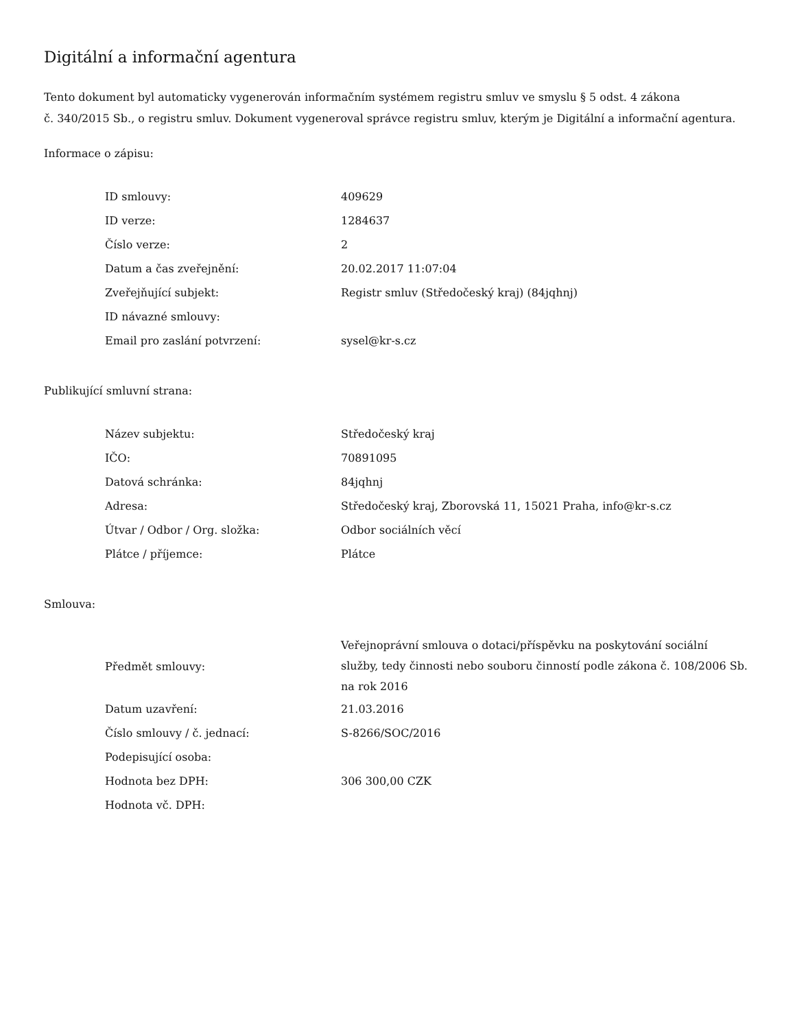Digitální a informační agentura
Tento dokument byl automaticky vygenerován informačním systémem registru smluv ve smyslu § 5 odst. 4 zákona
č. 340/2015 Sb., o registru smluv. Dokument vygeneroval správce registru smluv, kterým je Digitální a informační agentura.
Informace o zápisu:
| ID smlouvy: | 409629 |
| ID verze: | 1284637 |
| Číslo verze: | 2 |
| Datum a čas zveřejnění: | 20.02.2017 11:07:04 |
| Zveřejňující subjekt: | Registr smluv (Středočeský kraj) (84jqhnj) |
| ID návazné smlouvy: | |
| Email pro zaslání potvrzení: | sysel@kr-s.cz |
Publikující smluvní strana:
| Název subjektu: | Středočeský kraj |
| IČO: | 70891095 |
| Datová schránka: | 84jqhnj |
| Adresa: | Středočeský kraj, Zborovská 11, 15021 Praha, info@kr-s.cz |
| Útvar / Odbor / Org. složka: | Odbor sociálních věcí |
| Plátce / příjemce: | Plátce |
Smlouva:
| Předmět smlouvy: | Veřejnoprávní smlouva o dotaci/příspěvku na poskytování sociální služby, tedy činnosti nebo souboru činností podle zákona č. 108/2006 Sb. na rok 2016 |
| Datum uzavření: | 21.03.2016 |
| Číslo smlouvy / č. jednací: | S-8266/SOC/2016 |
| Podepisující osoba: | |
| Hodnota bez DPH: | 306 300,00 CZK |
| Hodnota vč. DPH: | |